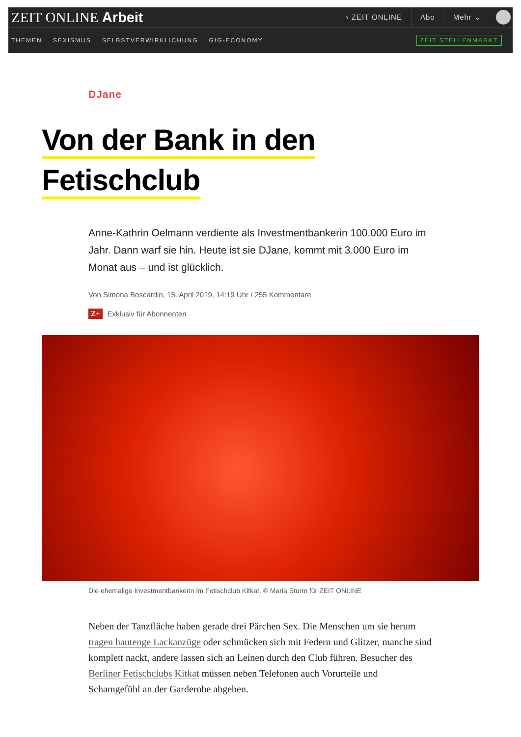ZEIT ONLINE Arbeit
› ZEIT ONLINE Abo Mehr ⌄
THEMEN SEXISMUS SELBSTVERWIRKLICHUNG GIG-ECONOMY ZEIT STELLENMARKT
DJane
Von der Bank in den Fetischclub
Anne-Kathrin Oelmann verdiente als Investmentbankerin 100.000 Euro im Jahr. Dann warf sie hin. Heute ist sie DJane, kommt mit 3.000 Euro im Monat aus – und ist glücklich.
Von Simona Boscardin, 15. April 2019, 14:19 Uhr / 255 Kommentare
Z+ Exklusiv für Abonnenten
Die ehemalige Investmentbankerin im Fetischclub Kitkat. © Maria Sturm für ZEIT ONLINE
Neben der Tanzfläche haben gerade drei Pärchen Sex. Die Menschen um sie herum tragen hautenge Lackanzüge oder schmücken sich mit Federn und Glitzer, manche sind komplett nackt, andere lassen sich an Leinen durch den Club führen. Besucher des Berliner Fetischclubs Kitkat müssen neben Telefonen auch Vorurteile und Schamgefühl an der Garderobe abgeben.